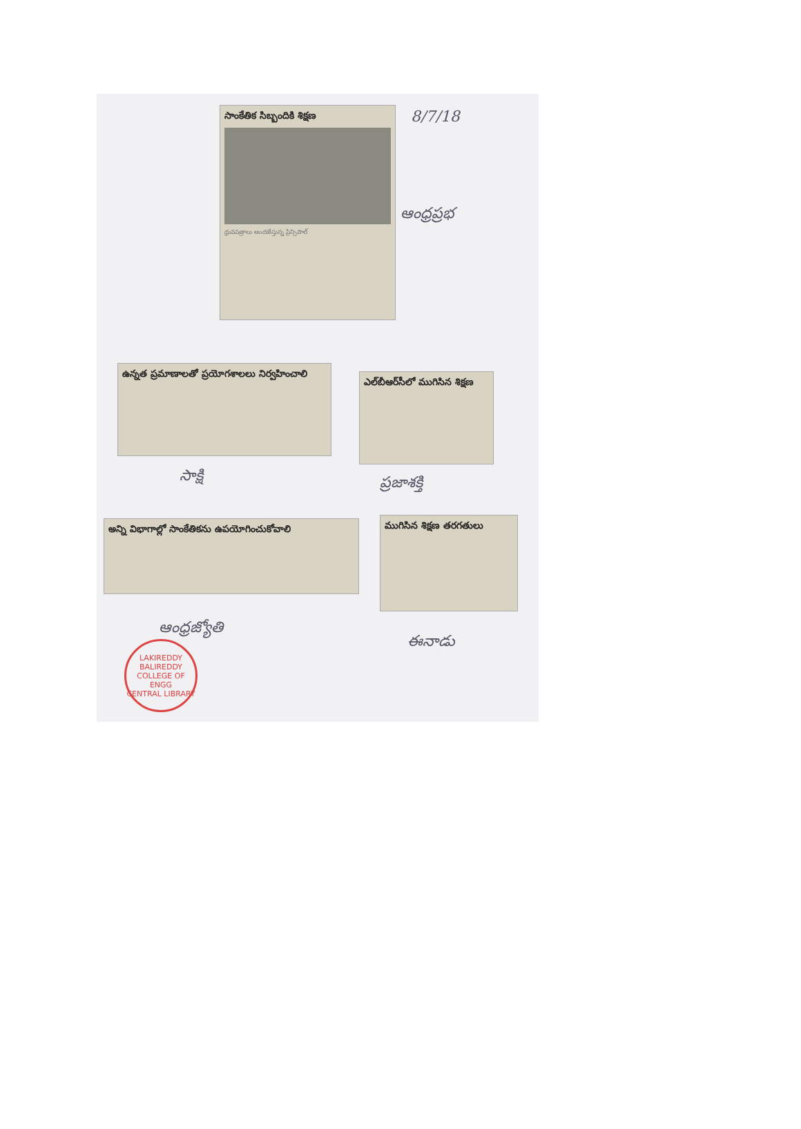సాంకేతిక సిబ్బందికి శిక్షణ
ధ్రువపత్రాలు అందజేస్తున్న ప్రిన్సిపాల్
8/7/18
ఆంధ్రప్రభ
ఉన్నత ప్రమాణాలతో ప్రయోగశాలలు నిర్వహించాలి
ఎల్‌బీఆర్‌సీలో ముగిసిన శిక్షణ
సాక్షి ప్రజాశక్తి
అన్ని విభాగాల్లో సాంకేతికను ఉపయోగించుకోవాలి ముగిసిన శిక్షణ తరగతులు
ఆంధ్రజ్యోతి
ఈనాడు
LAKIREDDY BALIREDDY COLLEGE OF ENGG
CENTRAL LIBRARY